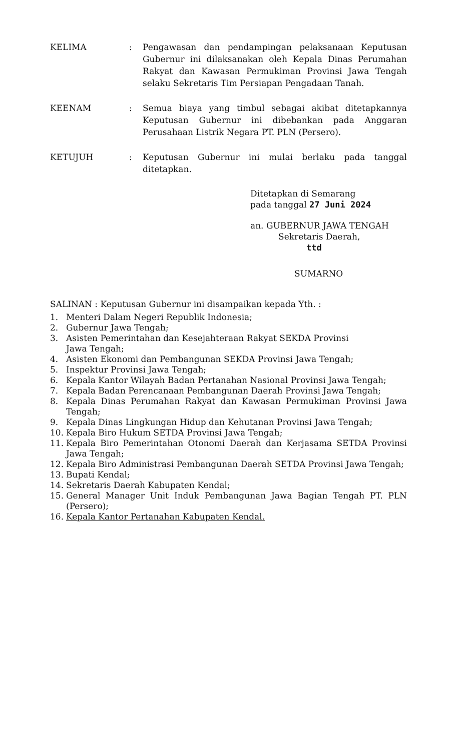KELIMA : Pengawasan dan pendampingan pelaksanaan Keputusan Gubernur ini dilaksanakan oleh Kepala Dinas Perumahan Rakyat dan Kawasan Permukiman Provinsi Jawa Tengah selaku Sekretaris Tim Persiapan Pengadaan Tanah.
KEENAM : Semua biaya yang timbul sebagai akibat ditetapkannya Keputusan Gubernur ini dibebankan pada Anggaran Perusahaan Listrik Negara PT. PLN (Persero).
KETUJUH : Keputusan Gubernur ini mulai berlaku pada tanggal ditetapkan.
Ditetapkan di Semarang
pada tanggal 27 Juni 2024
an. GUBERNUR JAWA TENGAH
Sekretaris Daerah,
ttd
SUMARNO
SALINAN : Keputusan Gubernur ini disampaikan kepada Yth. :
1. Menteri Dalam Negeri Republik Indonesia;
2. Gubernur Jawa Tengah;
3. Asisten Pemerintahan dan Kesejahteraan Rakyat SEKDA Provinsi
Jawa Tengah;
4. Asisten Ekonomi dan Pembangunan SEKDA Provinsi Jawa Tengah;
5. Inspektur Provinsi Jawa Tengah;
6. Kepala Kantor Wilayah Badan Pertanahan Nasional Provinsi Jawa Tengah;
7. Kepala Badan Perencanaan Pembangunan Daerah Provinsi Jawa Tengah;
8. Kepala Dinas Perumahan Rakyat dan Kawasan Permukiman Provinsi Jawa Tengah;
9. Kepala Dinas Lingkungan Hidup dan Kehutanan Provinsi Jawa Tengah;
10. Kepala Biro Hukum SETDA Provinsi Jawa Tengah;
11. Kepala Biro Pemerintahan Otonomi Daerah dan Kerjasama SETDA Provinsi Jawa Tengah;
12. Kepala Biro Administrasi Pembangunan Daerah SETDA Provinsi Jawa Tengah;
13. Bupati Kendal;
14. Sekretaris Daerah Kabupaten Kendal;
15. General Manager Unit Induk Pembangunan Jawa Bagian Tengah PT. PLN (Persero);
16. Kepala Kantor Pertanahan Kabupaten Kendal.